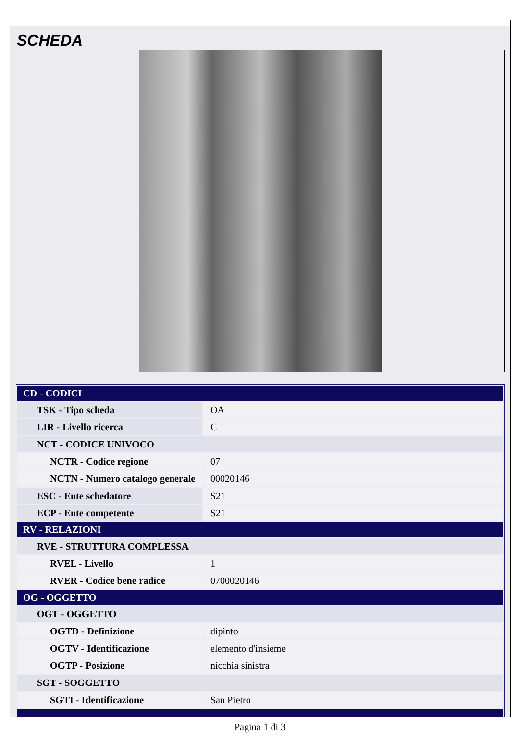SCHEDA
| CD - CODICI | |
| TSK - Tipo scheda | OA |
| LIR - Livello ricerca | C |
| NCT - CODICE UNIVOCO | |
| NCTR - Codice regione | 07 |
| NCTN - Numero catalogo generale | 00020146 |
| ESC - Ente schedatore | S21 |
| ECP - Ente competente | S21 |
| RV - RELAZIONI | |
| RVE - STRUTTURA COMPLESSA | |
| RVEL - Livello | 1 |
| RVER - Codice bene radice | 0700020146 |
| OG - OGGETTO | |
| OGT - OGGETTO | |
| OGTD - Definizione | dipinto |
| OGTV - Identificazione | elemento d'insieme |
| OGTP - Posizione | nicchia sinistra |
| SGT - SOGGETTO | |
| SGTI - Identificazione | San Pietro |
Pagina 1 di 3